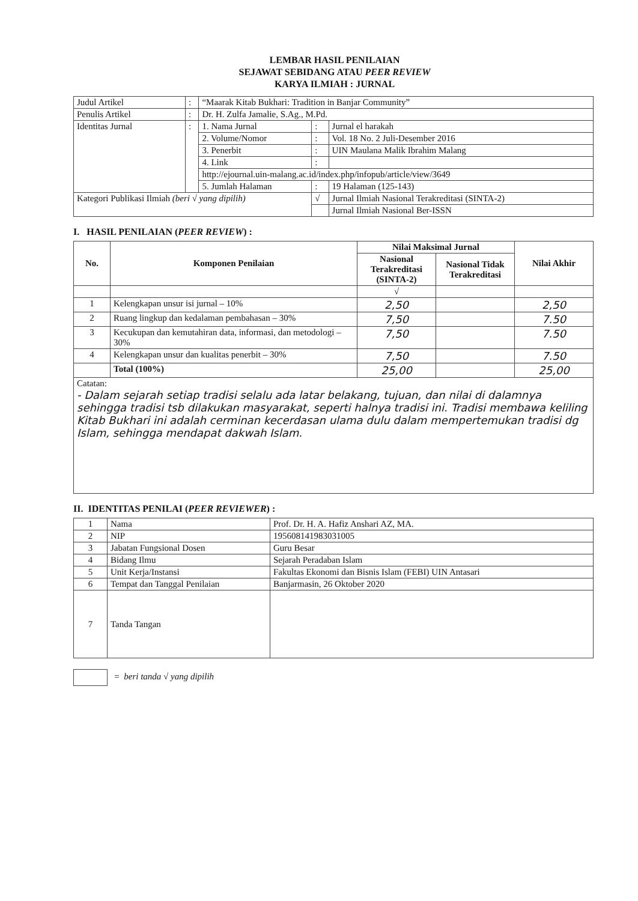LEMBAR HASIL PENILAIAN
SEJAWAT SEBIDANG ATAU PEER REVIEW
KARYA ILMIAH : JURNAL
| Judul Artikel | : | “Maarak Kitab Bukhari: Tradition in Banjar Community” | | |
| Penulis Artikel | : | Dr. H. Zulfa Jamalie, S.Ag., M.Pd. | | |
| Identitas Jurnal | : | 1. Nama Jurnal | : | Jurnal el harakah |
| | | 2. Volume/Nomor | : | Vol. 18 No. 2 Juli-Desember 2016 |
| | | 3. Penerbit | : | UIN Maulana Malik Ibrahim Malang |
| | | 4. Link | : | |
| | | http://ejournal.uin-malang.ac.id/index.php/infopub/article/view/3649 | | |
| | | 5. Jumlah Halaman | : | 19 Halaman (125-143) |
| Kategori Publikasi Ilmiah (beri √ yang dipilih) | | | √ | Jurnal Ilmiah Nasional Terakreditasi (SINTA-2) |
| | | | | Jurnal Ilmiah Nasional Ber-ISSN |
I. HASIL PENILAIAN (PEER REVIEW) :
| No. | Komponen Penilaian | Nilai Maksimal Jurnal | | Nilai Akhir |
| --- | --- | --- | --- | --- |
| | | Nasional Terakreditasi (SINTA-2) | Nasional Tidak Terakreditasi | |
| | | √ | | |
| 1 | Kelengkapan unsur isi jurnal – 10% | 2,50 | | 2,50 |
| 2 | Ruang lingkup dan kedalaman pembahasan – 30% | 7,50 | | 7.50 |
| 3 | Kecukupan dan kemutahiran data, informasi, dan metodologi – 30% | 7,50 | | 7.50 |
| 4 | Kelengkapan unsur dan kualitas penerbit – 30% | 7,50 | | 7.50 |
| | Total (100%) | 25,00 | | 25,00 |
| Catatan: - Dalam sejarah setiap tradisi selalu ada latar belakang, tujuan, dan nilai di dalamnya sehingga tradisi tsb dilakukan masyarakat, seperti halnya tradisi ini. Tradisi membawa keliling Kitab Bukhari ini adalah cerminan kecerdasan ulama dulu dalam mempertemukan tradisi dg Islam, sehingga mendapat dakwah Islam. | | | | |
II. IDENTITAS PENILAI (PEER REVIEWER) :
| 1 | Nama | Prof. Dr. H. A. Hafiz Anshari AZ, MA. |
| 2 | NIP | 195608141983031005 |
| 3 | Jabatan Fungsional Dosen | Guru Besar |
| 4 | Bidang Ilmu | Sejarah Peradaban Islam |
| 5 | Unit Kerja/Instansi | Fakultas Ekonomi dan Bisnis Islam (FEBI) UIN Antasari |
| 6 | Tempat dan Tanggal Penilaian | Banjarmasin, 26 Oktober 2020 |
| 7 | Tanda Tangan | |
= beri tanda √ yang dipilih